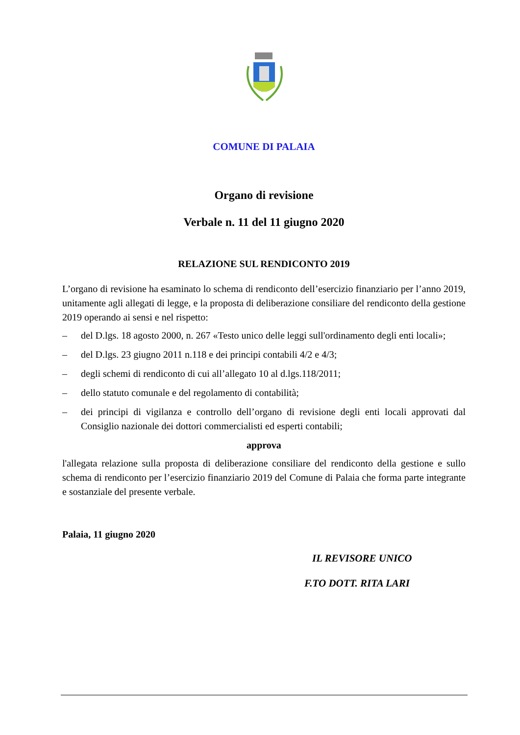COMUNE DI PALAIA
Organo di revisione
Verbale n. 11 del 11 giugno 2020
RELAZIONE SUL RENDICONTO 2019
L’organo di revisione ha esaminato lo schema di rendiconto dell’esercizio finanziario per l’anno 2019, unitamente agli allegati di legge, e la proposta di deliberazione consiliare del rendiconto della gestione 2019 operando ai sensi e nel rispetto:
– del D.lgs. 18 agosto 2000, n. 267 «Testo unico delle leggi sull'ordinamento degli enti locali»;
– del D.lgs. 23 giugno 2011 n.118 e dei principi contabili 4/2 e 4/3;
– degli schemi di rendiconto di cui all’allegato 10 al d.lgs.118/2011;
– dello statuto comunale e del regolamento di contabilità;
– dei principi di vigilanza e controllo dell’organo di revisione degli enti locali approvati dal Consiglio nazionale dei dottori commercialisti ed esperti contabili;
approva
l'allegata relazione sulla proposta di deliberazione consiliare del rendiconto della gestione e sullo schema di rendiconto per l’esercizio finanziario 2019 del Comune di Palaia che forma parte integrante e sostanziale del presente verbale.
Palaia, 11 giugno 2020
IL REVISORE UNICO
F.TO DOTT. RITA LARI